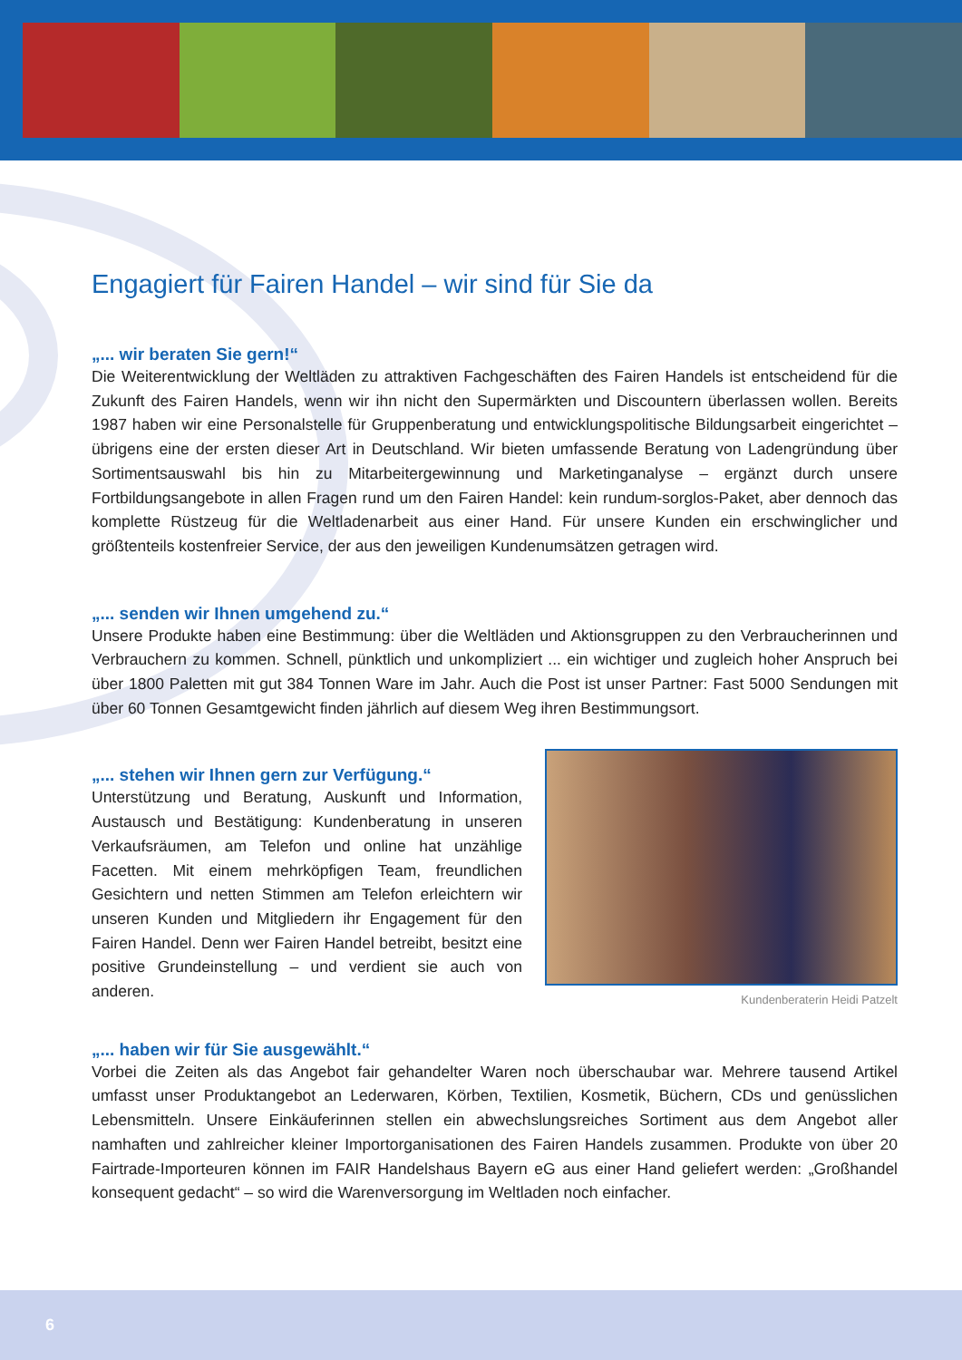Engagiert für Fairen Handel – wir sind für Sie da
„... wir beraten Sie gern!“
Die Weiterentwicklung der Weltläden zu attraktiven Fachgeschäften des Fairen Handels ist entscheidend für die Zukunft des Fairen Handels, wenn wir ihn nicht den Supermärkten und Discountern überlassen wollen. Bereits 1987 haben wir eine Personalstelle für Gruppenberatung und entwicklungspolitische Bildungsarbeit eingerichtet – übrigens eine der ersten dieser Art in Deutschland. Wir bieten umfassende Beratung von Ladengründung über Sortimentsauswahl bis hin zu Mitarbeitergewinnung und Marketinganalyse – ergänzt durch unsere Fortbildungsangebote in allen Fragen rund um den Fairen Handel: kein rundum-sorglos-Paket, aber dennoch das komplette Rüstzeug für die Weltladenarbeit aus einer Hand. Für unsere Kunden ein erschwinglicher und größtenteils kostenfreier Service, der aus den jeweiligen Kundenumsätzen getragen wird.
„... senden wir Ihnen umgehend zu.“
Unsere Produkte haben eine Bestimmung: über die Weltläden und Aktionsgruppen zu den Verbraucherinnen und Verbrauchern zu kommen. Schnell, pünktlich und unkompliziert ... ein wichtiger und zugleich hoher Anspruch bei über 1800 Paletten mit gut 384 Tonnen Ware im Jahr. Auch die Post ist unser Partner: Fast 5000 Sendungen mit über 60 Tonnen Gesamtgewicht finden jährlich auf diesem Weg ihren Bestimmungsort.
„... stehen wir Ihnen gern zur Verfügung.“
Unterstützung und Beratung, Auskunft und Information, Austausch und Bestätigung: Kundenberatung in unseren Verkaufsräumen, am Telefon und online hat unzählige Facetten. Mit einem mehrköpfigen Team, freundlichen Gesichtern und netten Stimmen am Telefon erleichtern wir unseren Kunden und Mitgliedern ihr Engagement für den Fairen Handel. Denn wer Fairen Handel betreibt, besitzt eine positive Grundeinstellung – und verdient sie auch von anderen.
Kundenberaterin Heidi Patzelt
„... haben wir für Sie ausgewählt.“
Vorbei die Zeiten als das Angebot fair gehandelter Waren noch überschaubar war. Mehrere tausend Artikel umfasst unser Produktangebot an Lederwaren, Körben, Textilien, Kosmetik, Büchern, CDs und genüsslichen Lebensmitteln. Unsere Einkäuferinnen stellen ein abwechslungsreiches Sortiment aus dem Angebot aller namhaften und zahlreicher kleiner Importorganisationen des Fairen Handels zusammen. Produkte von über 20 Fairtrade-Importeuren können im FAIR Handelshaus Bayern eG aus einer Hand geliefert werden: „Großhandel konsequent gedacht“ – so wird die Warenversorgung im Weltladen noch einfacher.
6